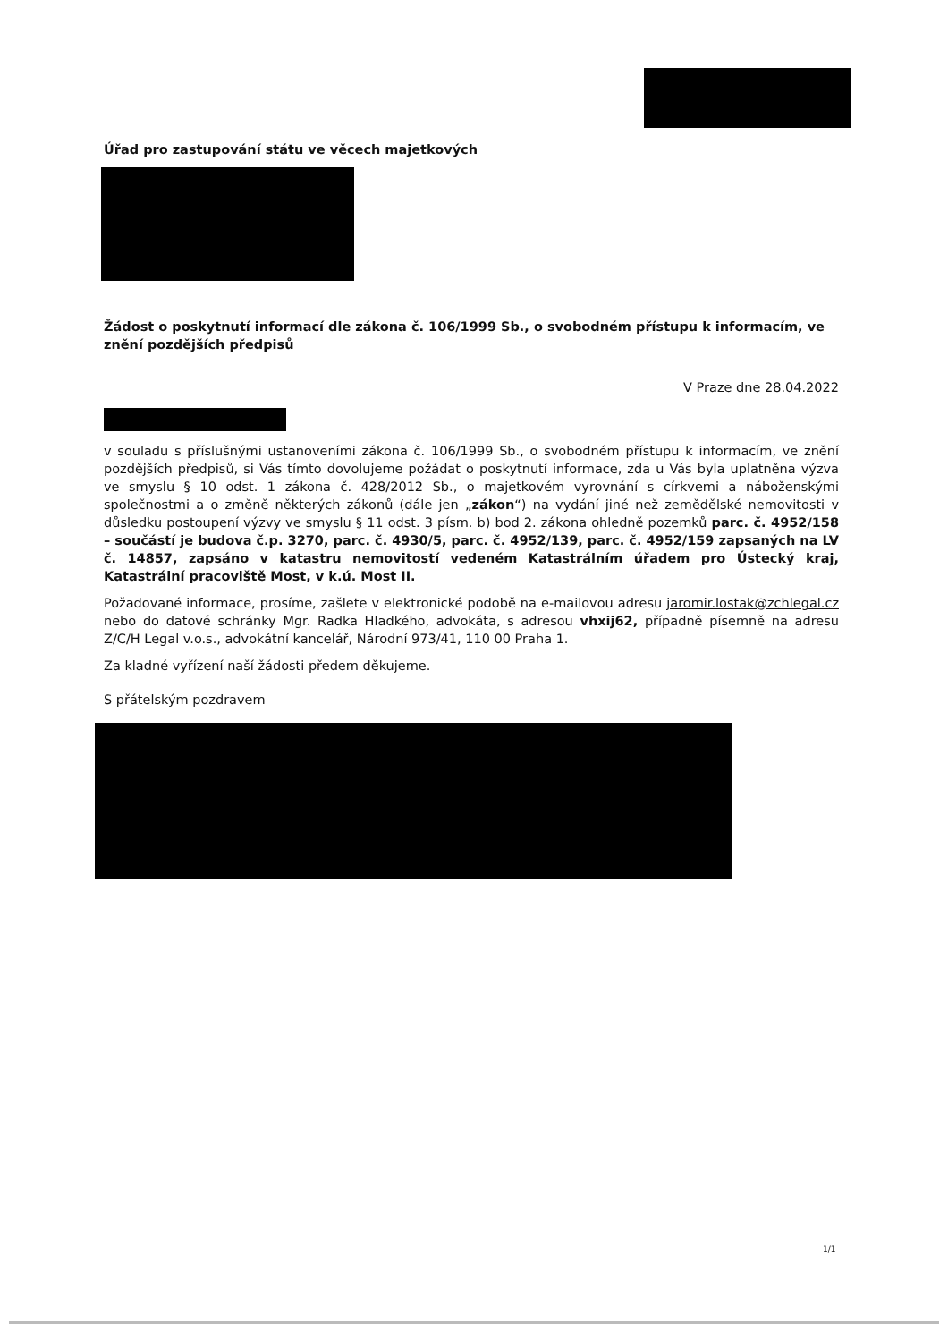Úřad pro zastupování státu ve věcech majetkových
Žádost o poskytnutí informací dle zákona č. 106/1999 Sb., o svobodném přístupu k informacím, ve znění pozdějších předpisů
V Praze dne 28.04.2022
v souladu s příslušnými ustanoveními zákona č. 106/1999 Sb., o svobodném přístupu k informacím, ve znění pozdějších předpisů, si Vás tímto dovolujeme požádat o poskytnutí informace, zda u Vás byla uplatněna výzva ve smyslu § 10 odst. 1 zákona č. 428/2012 Sb., o majetkovém vyrovnání s církvemi a náboženskými společnostmi a o změně některých zákonů (dále jen „zákon“) na vydání jiné než zemědělské nemovitosti v důsledku postoupení výzvy ve smyslu § 11 odst. 3 písm. b) bod 2. zákona ohledně pozemků parc. č. 4952/158 – součástí je budova č.p. 3270, parc. č. 4930/5, parc. č. 4952/139, parc. č. 4952/159 zapsaných na LV č. 14857, zapsáno v katastru nemovitostí vedeném Katastrálním úřadem pro Ústecký kraj, Katastrální pracoviště Most, v k.ú. Most II.
Požadované informace, prosíme, zašlete v elektronické podobě na e-mailovou adresu jaromir.lostak@zchlegal.cz nebo do datové schránky Mgr. Radka Hladkého, advokáta, s adresou vhxij62, případně písemně na adresu Z/C/H Legal v.o.s., advokátní kancelář, Národní 973/41, 110 00 Praha 1.
Za kladné vyřízení naší žádosti předem děkujeme.
S přátelským pozdravem
1/1